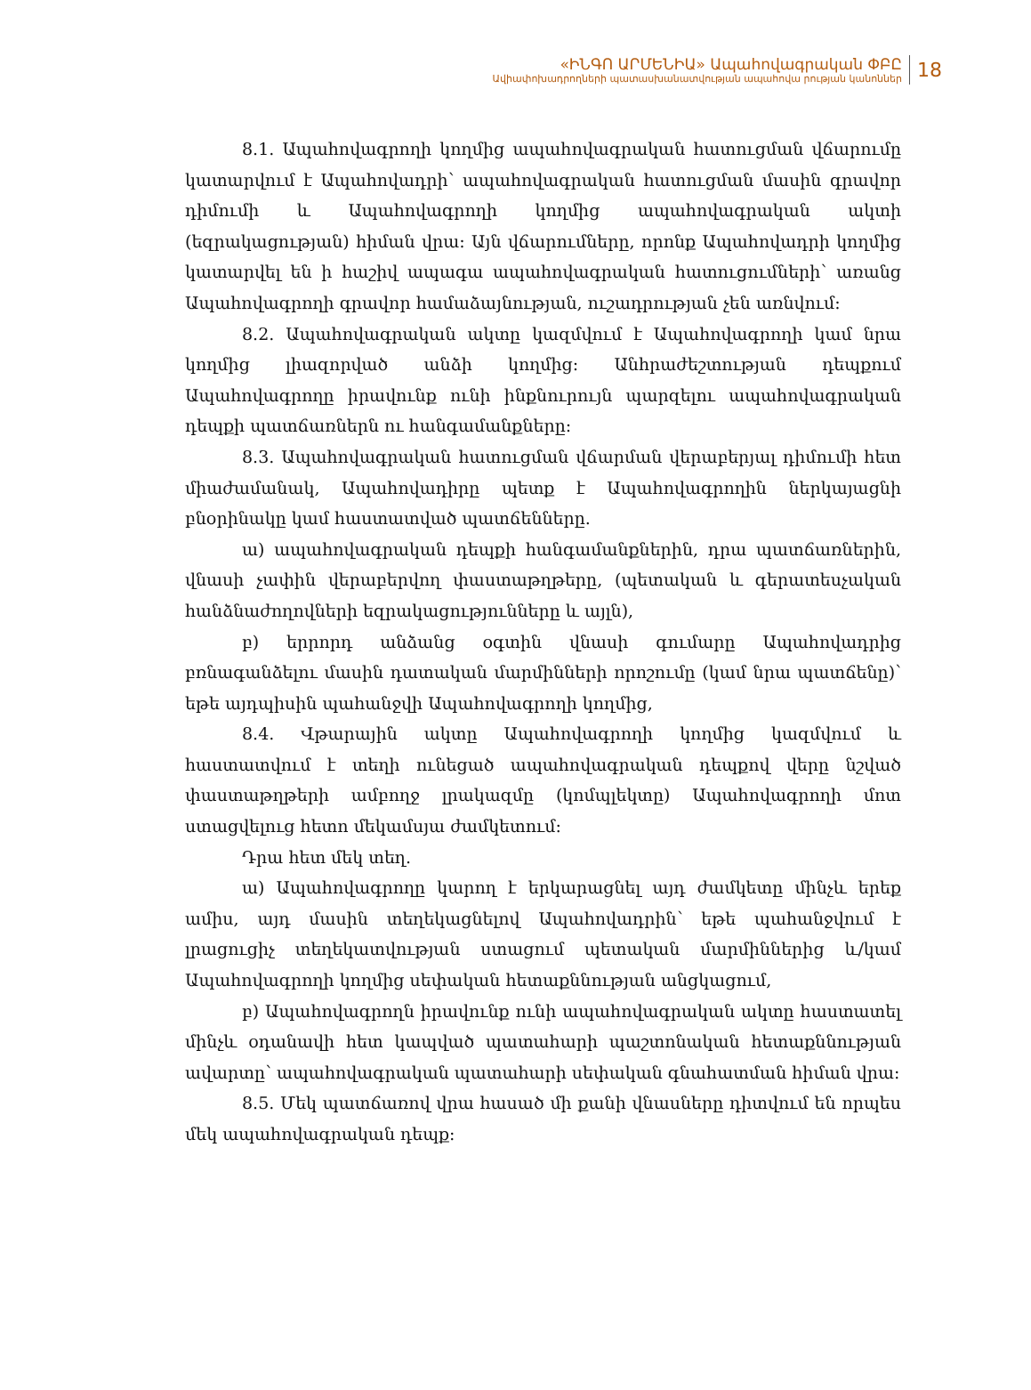«ԻՆԳՈ ԱՐՄԵՆԻԱ» Ապահովագրական ՓԲԸ
Ավիափոխադրողների պատասխանատվության ապահովա րության կանոններ
18
8.1. Ապահովագրողի կողմից ապահովագրական հատուցման վճարումը կատարվում է Ապահովադրի՝ ապահովագրական հատուցման մասին գրավոր դիմումի և Ապահովագրողի կողմից ապահովագրական ակտի (եզրակացության) հիման վրա: Այն վճարումները, որոնք Ապահովադրի կողմից կատարվել են ի հաշիվ ապագա ապահովագրական հատուցումների՝ առանց Ապահովագրողի գրավոր համաձայնության, ուշադրության չեն առնվում:
8.2. Ապահովագրական ակտը կազմվում է Ապահովագրողի կամ նրա կողմից լիազորված անձի կողմից: Անհրաժեշտության դեպքում Ապահովագրողը իրավունք ունի ինքնուրույն պարզելու ապահովագրական դեպքի պատճառներն ու հանգամանքները:
8.3. Ապահովագրական հատուցման վճարման վերաբերյալ դիմումի հետ միաժամանակ, Ապահովադիրը պետք է Ապահովագրողին ներկայացնի բնօրինակը կամ հաստատված պատճենները.
ա) ապահովագրական դեպքի հանգամանքներին, դրա պատճառներին, վնասի չափին վերաբերվող փաստաթղթերը, (պետական և գերատեսչական հանձնաժողովների եզրակացությունները և այլն),
բ) երրորդ անձանց օգտին վնասի գումարը Ապահովադրից բռնագանձելու մասին դատական մարմինների որոշումը (կամ նրա պատճենը)՝ եթե այդպիսին պահանջվի Ապահովագրողի կողմից,
8.4. Վթարային ակտը Ապահովագրողի կողմից կազմվում և հաստատվում է տեղի ունեցած ապահովագրական դեպքով վերը նշված փաստաթղթերի ամբողջ լրակազմը (կոմպլեկտը) Ապահովագրողի մոտ ստացվելուց հետո մեկամսյա ժամկետում:
Դրա հետ մեկ տեղ.
ա) Ապահովագրողը կարող է երկարացնել այդ ժամկետը մինչև երեք ամիս, այդ մասին տեղեկացնելով Ապահովադրին՝ եթե պահանջվում է լրացուցիչ տեղեկատվության ստացում պետական մարմիններից և/կամ Ապահովագրողի կողմից սեփական հետաքննության անցկացում,
բ) Ապահովագրողն իրավունք ունի ապահովագրական ակտը հաստատել մինչև օդանավի հետ կապված պատահարի պաշտոնական հետաքննության ավարտը՝ ապահովագրական պատահարի սեփական գնահատման հիման վրա:
8.5. Մեկ պատճառով վրա հասած մի քանի վնասները դիտվում են որպես մեկ ապահովագրական դեպք: